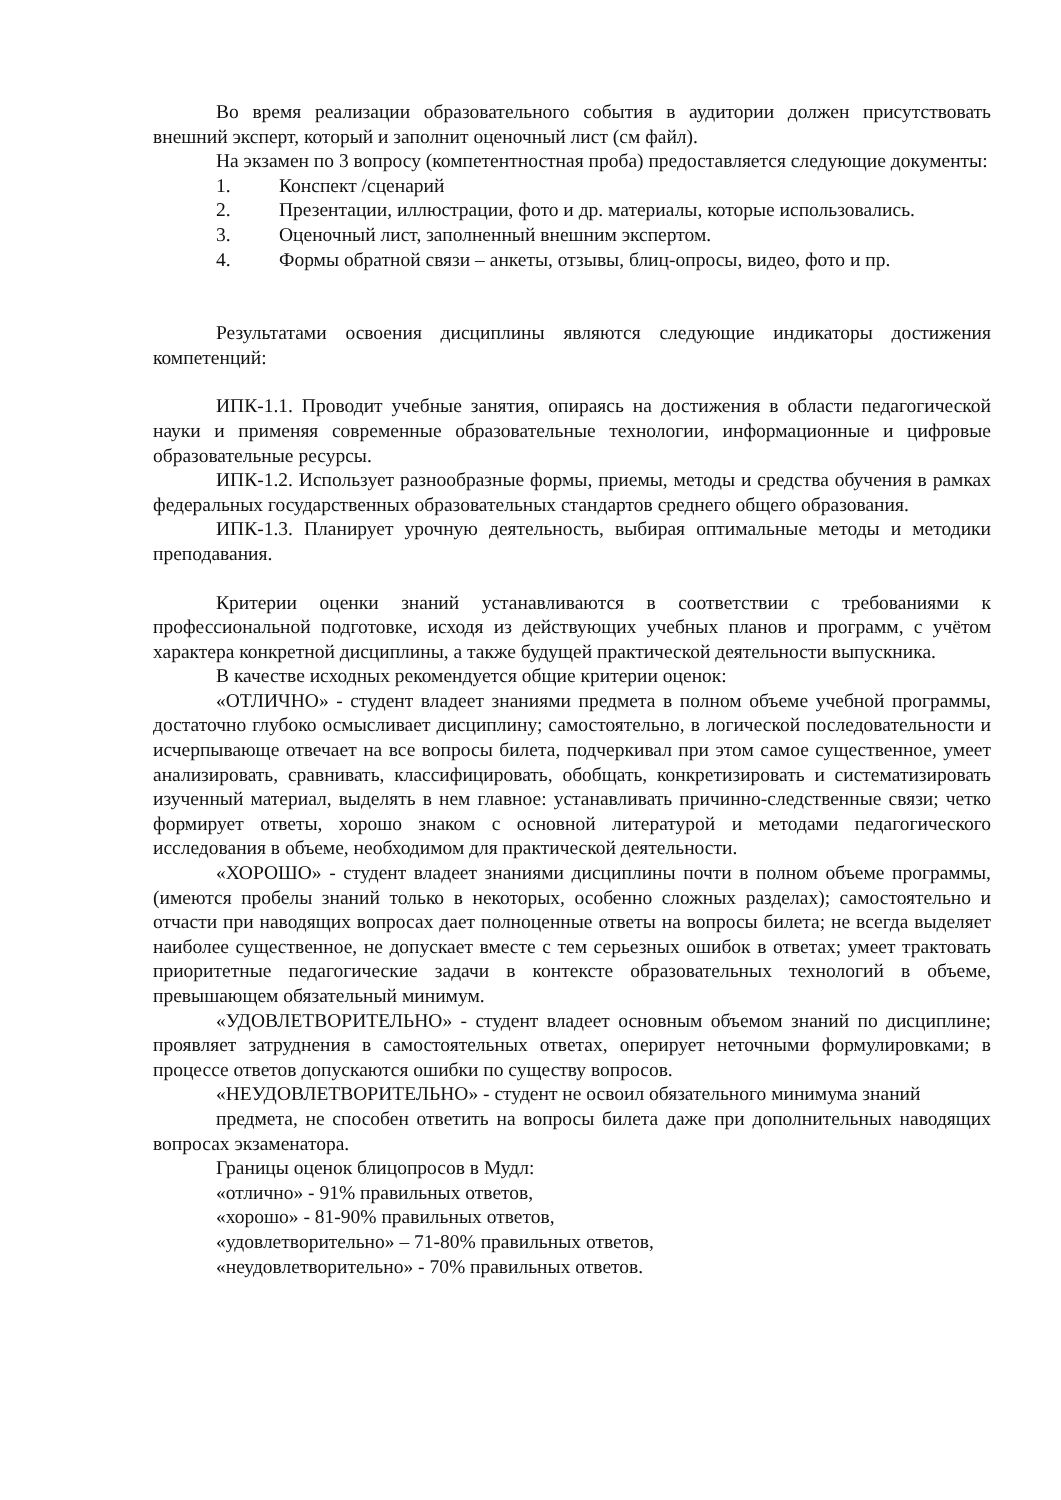Во время реализации образовательного события в аудитории должен присутствовать внешний эксперт, который и заполнит оценочный лист (см файл).
На экзамен по 3 вопросу (компетентностная проба) предоставляется следующие документы:
1. Конспект /сценарий
2. Презентации, иллюстрации, фото и др. материалы, которые использовались.
3. Оценочный лист, заполненный внешним экспертом.
4. Формы обратной связи – анкеты, отзывы, блиц-опросы, видео, фото и пр.
Результатами освоения дисциплины являются следующие индикаторы достижения компетенций:
ИПК-1.1. Проводит учебные занятия, опираясь на достижения в области педагогической науки и применяя современные образовательные технологии, информационные и цифровые образовательные ресурсы.
ИПК-1.2. Использует разнообразные формы, приемы, методы и средства обучения в рамках федеральных государственных образовательных стандартов среднего общего образования.
ИПК-1.3. Планирует урочную деятельность, выбирая оптимальные методы и методики преподавания.
Критерии оценки знаний устанавливаются в соответствии с требованиями к профессиональной подготовке, исходя из действующих учебных планов и программ, с учётом характера конкретной дисциплины, а также будущей практической деятельности выпускника.
В качестве исходных рекомендуется общие критерии оценок:
«ОТЛИЧНО» - студент владеет знаниями предмета в полном объеме учебной программы, достаточно глубоко осмысливает дисциплину; самостоятельно, в логической последовательности и исчерпывающе отвечает на все вопросы билета, подчеркивал при этом самое существенное, умеет анализировать, сравнивать, классифицировать, обобщать, конкретизировать и систематизировать изученный материал, выделять в нем главное: устанавливать причинно-следственные связи; четко формирует ответы, хорошо знаком с основной литературой и методами педагогического исследования в объеме, необходимом для практической деятельности.
«ХОРОШО» - студент владеет знаниями дисциплины почти в полном объеме программы, (имеются пробелы знаний только в некоторых, особенно сложных разделах); самостоятельно и отчасти при наводящих вопросах дает полноценные ответы на вопросы билета; не всегда выделяет наиболее существенное, не допускает вместе с тем серьезных ошибок в ответах; умеет трактовать приоритетные педагогические задачи в контексте образовательных технологий в объеме, превышающем обязательный минимум.
«УДОВЛЕТВОРИТЕЛЬНО» - студент владеет основным объемом знаний по дисциплине; проявляет затруднения в самостоятельных ответах, оперирует неточными формулировками; в процессе ответов допускаются ошибки по существу вопросов.
«НЕУДОВЛЕТВОРИТЕЛЬНО» - студент не освоил обязательного минимума знаний
предмета, не способен ответить на вопросы билета даже при дополнительных наводящих вопросах экзаменатора.
Границы оценок блицопросов в Мудл:
«отлично» - 91% правильных ответов,
«хорошо» - 81-90% правильных ответов,
«удовлетворительно» – 71-80% правильных ответов,
«неудовлетворительно» - 70% правильных ответов.